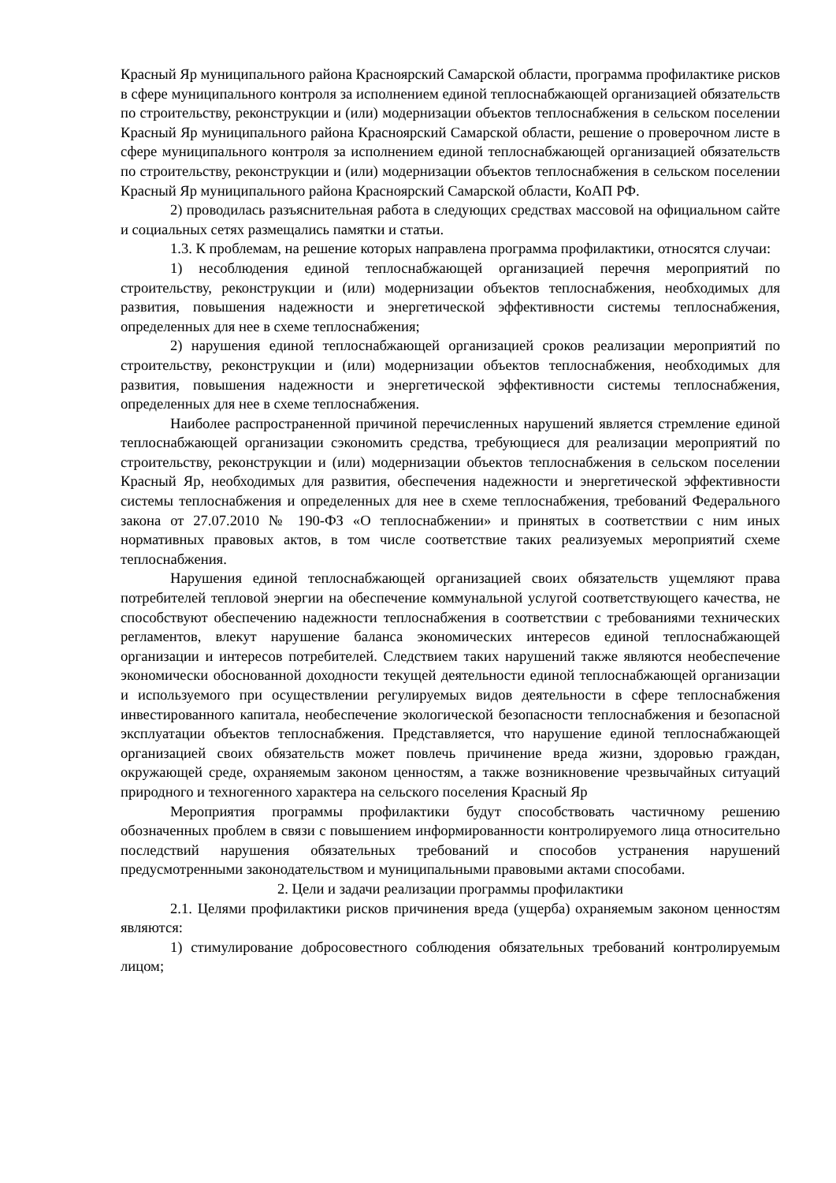Красный Яр муниципального района Красноярский Самарской области, программа профилактике рисков в сфере муниципального контроля за исполнением единой теплоснабжающей организацией обязательств по строительству, реконструкции и (или) модернизации объектов теплоснабжения в сельском поселении Красный Яр муниципального района Красноярский Самарской области, решение о проверочном листе в сфере муниципального контроля за исполнением единой теплоснабжающей организацией обязательств по строительству, реконструкции и (или) модернизации объектов теплоснабжения в сельском поселении Красный Яр муниципального района Красноярский Самарской области, КоАП РФ.
2) проводилась разъяснительная работа в следующих средствах массовой на официальном сайте и социальных сетях размещались памятки и статьи.
1.3. К проблемам, на решение которых направлена программа профилактики, относятся случаи:
1) несоблюдения единой теплоснабжающей организацией перечня мероприятий по строительству, реконструкции и (или) модернизации объектов теплоснабжения, необходимых для развития, повышения надежности и энергетической эффективности системы теплоснабжения, определенных для нее в схеме теплоснабжения;
2) нарушения единой теплоснабжающей организацией сроков реализации мероприятий по строительству, реконструкции и (или) модернизации объектов теплоснабжения, необходимых для развития, повышения надежности и энергетической эффективности системы теплоснабжения, определенных для нее в схеме теплоснабжения.
Наиболее распространенной причиной перечисленных нарушений является стремление единой теплоснабжающей организации сэкономить средства, требующиеся для реализации мероприятий по строительству, реконструкции и (или) модернизации объектов теплоснабжения в сельском поселении Красный Яр, необходимых для развития, обеспечения надежности и энергетической эффективности системы теплоснабжения и определенных для нее в схеме теплоснабжения, требований Федерального закона от 27.07.2010 № 190-ФЗ «О теплоснабжении» и принятых в соответствии с ним иных нормативных правовых актов, в том числе соответствие таких реализуемых мероприятий схеме теплоснабжения.
Нарушения единой теплоснабжающей организацией своих обязательств ущемляют права потребителей тепловой энергии на обеспечение коммунальной услугой соответствующего качества, не способствуют обеспечению надежности теплоснабжения в соответствии с требованиями технических регламентов, влекут нарушение баланса экономических интересов единой теплоснабжающей организации и интересов потребителей. Следствием таких нарушений также являются необеспечение экономически обоснованной доходности текущей деятельности единой теплоснабжающей организации и используемого при осуществлении регулируемых видов деятельности в сфере теплоснабжения инвестированного капитала, необеспечение экологической безопасности теплоснабжения и безопасной эксплуатации объектов теплоснабжения. Представляется, что нарушение единой теплоснабжающей организацией своих обязательств может повлечь причинение вреда жизни, здоровью граждан, окружающей среде, охраняемым законом ценностям, а также возникновение чрезвычайных ситуаций природного и техногенного характера на сельского поселения Красный Яр
Мероприятия программы профилактики будут способствовать частичному решению обозначенных проблем в связи с повышением информированности контролируемого лица относительно последствий нарушения обязательных требований и способов устранения нарушений предусмотренными законодательством и муниципальными правовыми актами способами.
2. Цели и задачи реализации программы профилактики
2.1. Целями профилактики рисков причинения вреда (ущерба) охраняемым законом ценностям являются:
1) стимулирование добросовестного соблюдения обязательных требований контролируемым лицом;